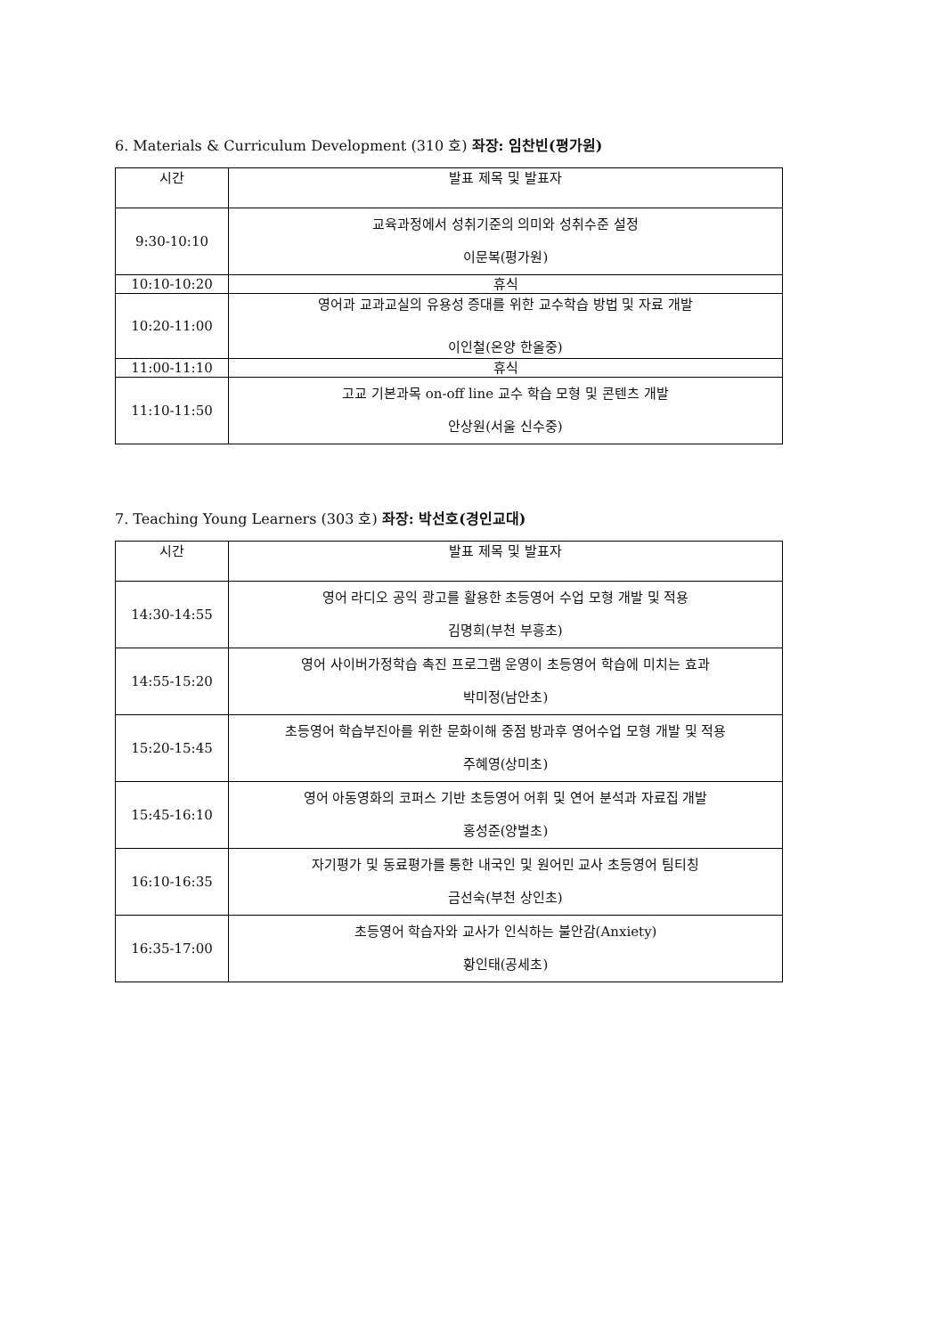6. Materials & Curriculum Development (310 호) 좌장: 임찬빈(평가원)
| 시간 | 발표 제목 및 발표자 |
| --- | --- |
| 9:30-10:10 | 교육과정에서 성취기준의 의미와 성취수준 설정 이문복(평가원) |
| 10:10-10:20 | 휴식 |
| 10:20-11:00 | 영어과 교과교실의 유용성 증대를 위한 교수학습 방법 및 자료 개발 이인철(온양 한올중) |
| 11:00-11:10 | 휴식 |
| 11:10-11:50 | 고교 기본과목 on-off line 교수 학습 모형 및 콘텐츠 개발 안상원(서울 신수중) |
7. Teaching Young Learners (303 호) 좌장: 박선호(경인교대)
| 시간 | 발표 제목 및 발표자 |
| --- | --- |
| 14:30-14:55 | 영어 라디오 공익 광고를 활용한 초등영어 수업 모형 개발 및 적용 김명희(부천 부흥초) |
| 14:55-15:20 | 영어 사이버가정학습 촉진 프로그램 운영이 초등영어 학습에 미치는 효과 박미정(남안초) |
| 15:20-15:45 | 초등영어 학습부진아를 위한 문화이해 중점 방과후 영어수업 모형 개발 및 적용 주혜영(상미초) |
| 15:45-16:10 | 영어 아동영화의 코퍼스 기반 초등영어 어휘 및 연어 분석과 자료집 개발 홍성준(양벌초) |
| 16:10-16:35 | 자기평가 및 동료평가를 통한 내국인 및 원어민 교사 초등영어 팀티칭 금선숙(부천 상인초) |
| 16:35-17:00 | 초등영어 학습자와 교사가 인식하는 불안감(Anxiety) 황인태(공세초) |